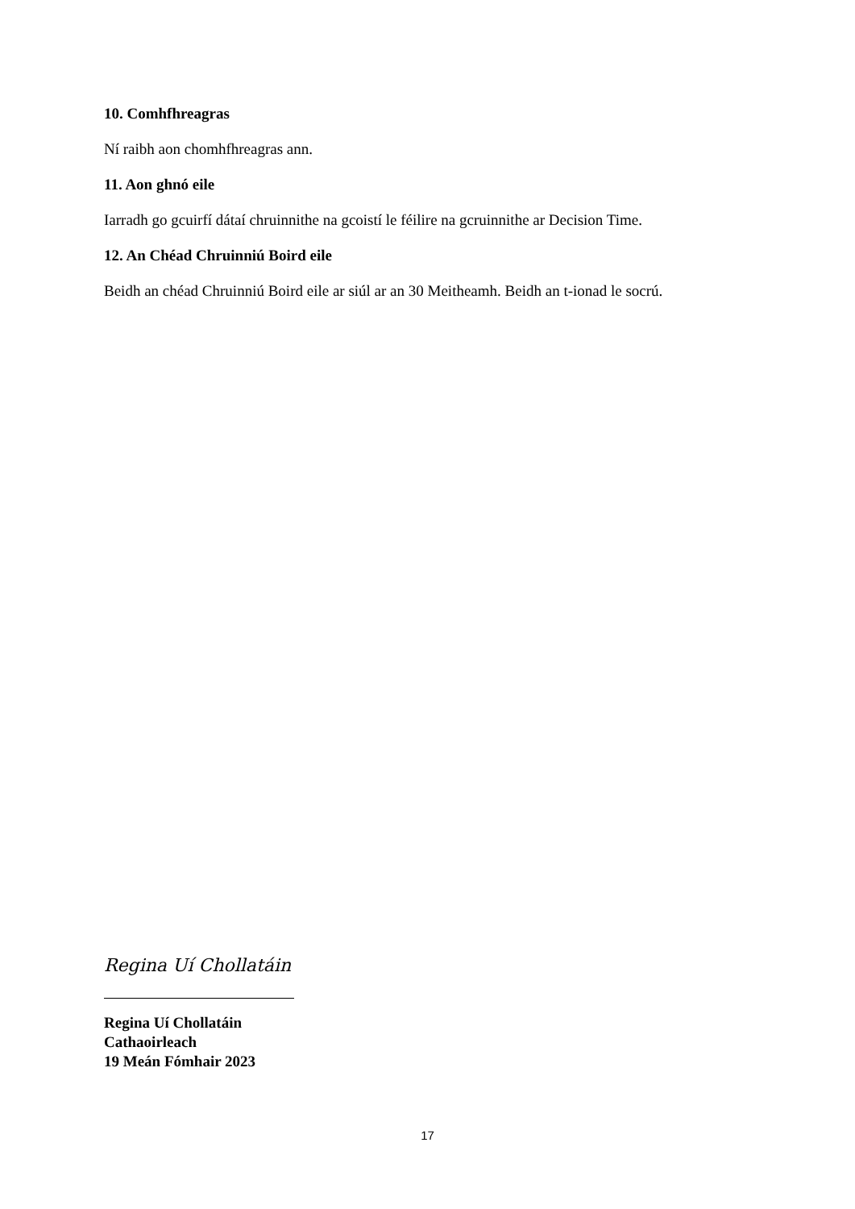10. Comhfhreagras
Ní raibh aon chomhfhreagras ann.
11. Aon ghnó eile
Iarradh go gcuirfí dátaí chruinnithe na gcoistí le féilire na gcruinnithe ar Decision Time.
12. An Chéad Chruinniú Boird eile
Beidh an chéad Chruinniú Boird eile ar siúl ar an 30 Meitheamh. Beidh an t-ionad le socrú.
Regina Uí Chollatáin
Regina Uí Chollatáin
Cathaoirleach
19 Meán Fómhair 2023
17